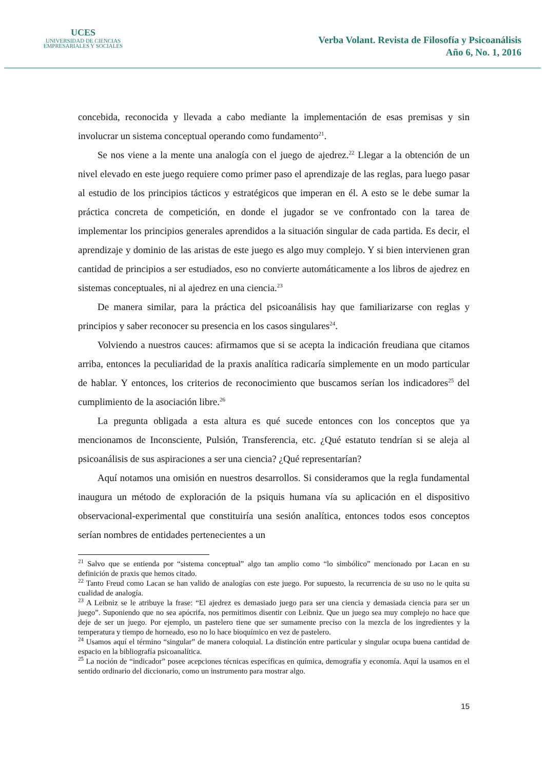UCES
UNIVERSIDAD DE CIENCIAS
EMPRESARIALES Y SOCIALES
Verba Volant. Revista de Filosofía y Psicoanálisis
Año 6, No. 1, 2016
concebida, reconocida y llevada a cabo mediante la implementación de esas premisas y sin involucrar un sistema conceptual operando como fundamento<sup>21</sup>.
Se nos viene a la mente una analogía con el juego de ajedrez.<sup>22</sup> Llegar a la obtención de un nivel elevado en este juego requiere como primer paso el aprendizaje de las reglas, para luego pasar al estudio de los principios tácticos y estratégicos que imperan en él. A esto se le debe sumar la práctica concreta de competición, en donde el jugador se ve confrontado con la tarea de implementar los principios generales aprendidos a la situación singular de cada partida. Es decir, el aprendizaje y dominio de las aristas de este juego es algo muy complejo. Y si bien intervienen gran cantidad de principios a ser estudiados, eso no convierte automáticamente a los libros de ajedrez en sistemas conceptuales, ni al ajedrez en una ciencia.<sup>23</sup>
De manera similar, para la práctica del psicoanálisis hay que familiarizarse con reglas y principios y saber reconocer su presencia en los casos singulares<sup>24</sup>.
Volviendo a nuestros cauces: afirmamos que si se acepta la indicación freudiana que citamos arriba, entonces la peculiaridad de la praxis analítica radicaría simplemente en un modo particular de hablar. Y entonces, los criterios de reconocimiento que buscamos serían los indicadores<sup>25</sup> del cumplimiento de la asociación libre.<sup>26</sup>
La pregunta obligada a esta altura es qué sucede entonces con los conceptos que ya mencionamos de Inconsciente, Pulsión, Transferencia, etc. ¿Qué estatuto tendrían si se aleja al psicoanálisis de sus aspiraciones a ser una ciencia? ¿Qué representarían?
Aquí notamos una omisión en nuestros desarrollos. Si consideramos que la regla fundamental inaugura un método de exploración de la psiquis humana vía su aplicación en el dispositivo observacional-experimental que constituiría una sesión analítica, entonces todos esos conceptos serían nombres de entidades pertenecientes a un
<sup>21</sup> Salvo que se entienda por “sistema conceptual” algo tan amplio como “lo simbólico” mencionado por Lacan en su definición de praxis que hemos citado.
<sup>22</sup> Tanto Freud como Lacan se han valido de analogías con este juego. Por supuesto, la recurrencia de su uso no le quita su cualidad de analogía.
<sup>23</sup> A Leibniz se le atribuye la frase: “El ajedrez es demasiado juego para ser una ciencia y demasiada ciencia para ser un juego”. Suponiendo que no sea apócrifa, nos permitimos disentir con Leibniz. Que un juego sea muy complejo no hace que deje de ser un juego. Por ejemplo, un pastelero tiene que ser sumamente preciso con la mezcla de los ingredientes y la temperatura y tiempo de horneado, eso no lo hace bioquímico en vez de pastelero.
<sup>24</sup> Usamos aquí el término “singular” de manera coloquial. La distinción entre particular y singular ocupa buena cantidad de espacio en la bibliografía psicoanalítica.
<sup>25</sup> La noción de “indicador” posee acepciones técnicas específicas en química, demografía y economía. Aquí la usamos en el sentido ordinario del diccionario, como un instrumento para mostrar algo.
15